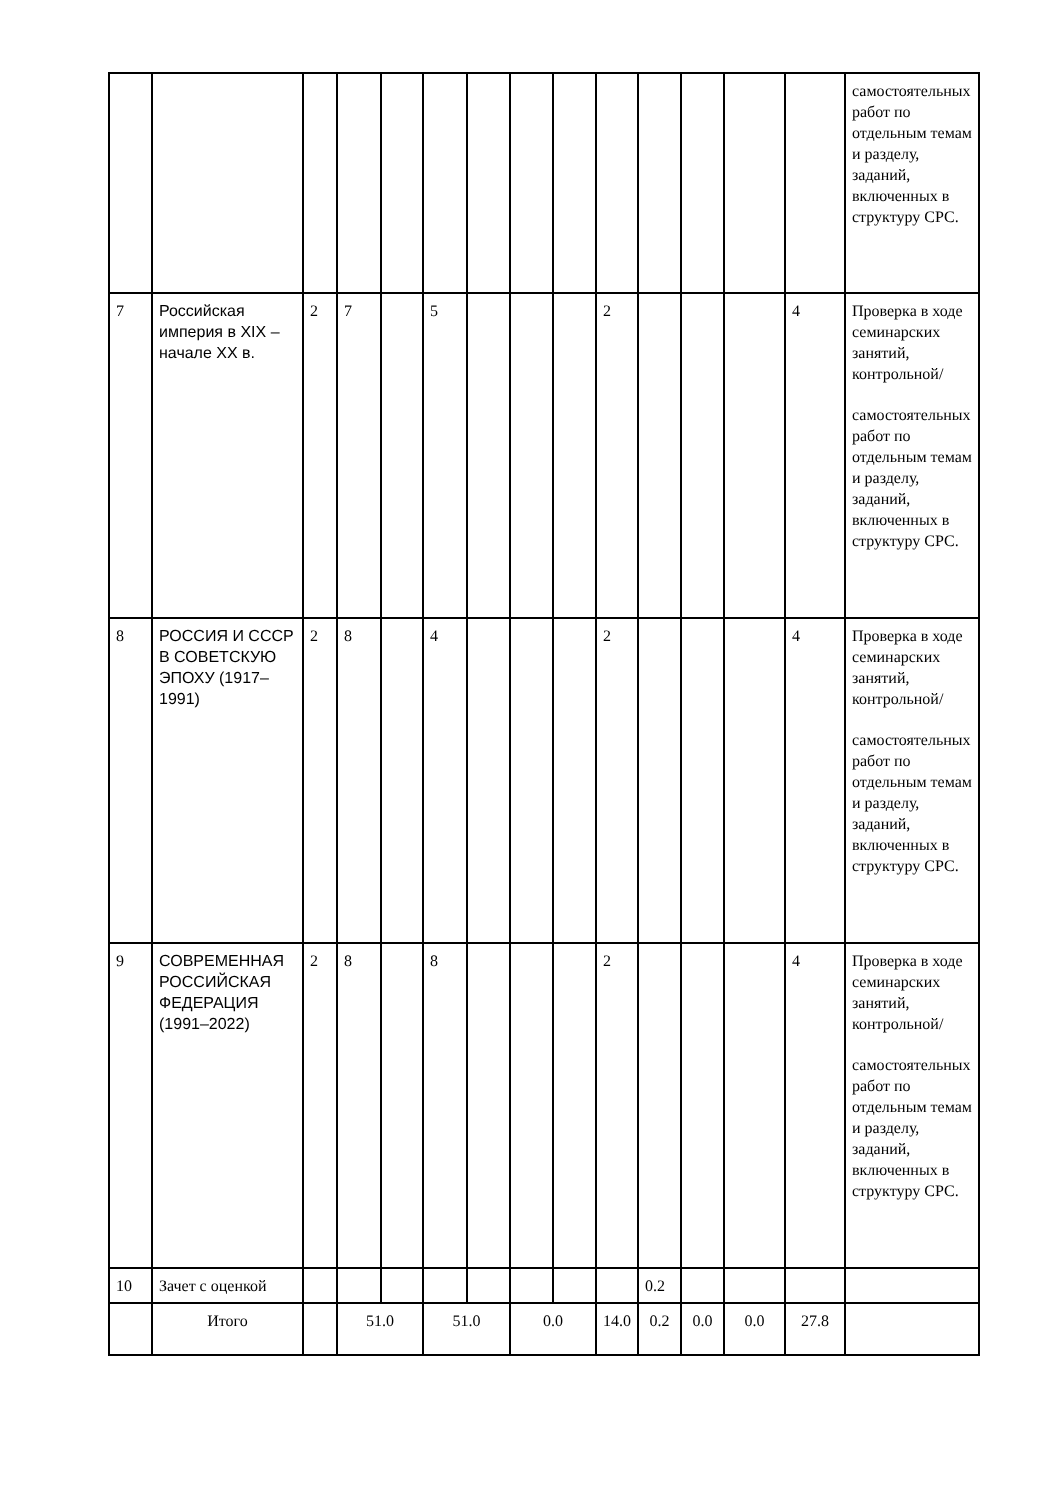| | | | | | | | | | | | | | | самостоятельных работ по отдельным темам и разделу, заданий, включенных в структуру СРС. |
| 7 | Российская империя в XIX – начале XX в. | 2 | 7 | | 5 | | | | 2 | | | | 4 | Проверка в ходе семинарских занятий, контрольной/ самостоятельных работ по отдельным темам и разделу, заданий, включенных в структуру СРС. |
| 8 | РОССИЯ И СССР В СОВЕТСКУЮ ЭПОХУ (1917–1991) | 2 | 8 | | 4 | | | | 2 | | | | 4 | Проверка в ходе семинарских занятий, контрольной/ самостоятельных работ по отдельным темам и разделу, заданий, включенных в структуру СРС. |
| 9 | СОВРЕМЕННАЯ РОССИЙСКАЯ ФЕДЕРАЦИЯ (1991–2022) | 2 | 8 | | 8 | | | | 2 | | | | 4 | Проверка в ходе семинарских занятий, контрольной/ самостоятельных работ по отдельным темам и разделу, заданий, включенных в структуру СРС. |
| 10 | Зачет с оценкой | | | | | | | | | 0.2 | | | | |
| | Итого | | 51.0 | | 51.0 | | 0.0 | | 14.0 | 0.2 | 0.0 | 0.0 | 27.8 | |